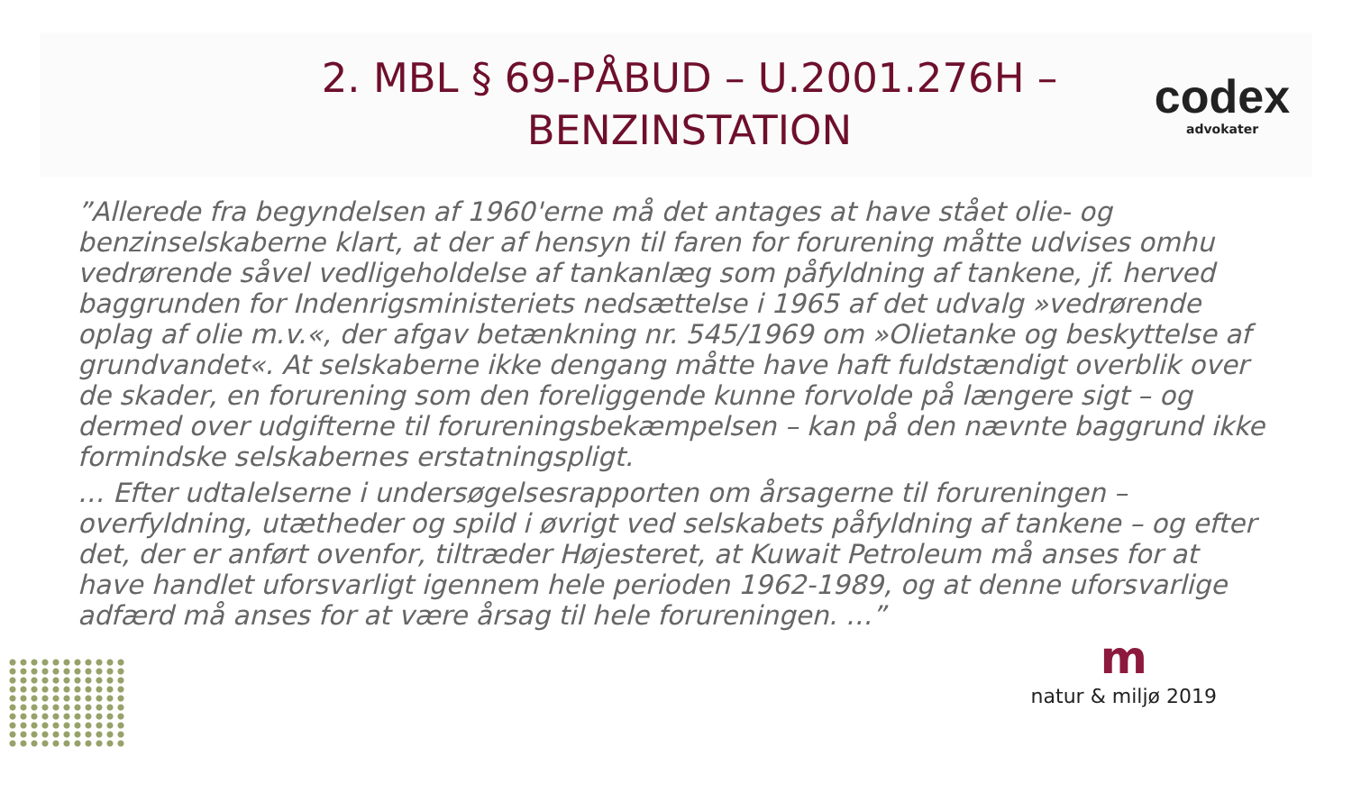2. MBL § 69-PÅBUD – U.2001.276H – BENZINSTATION
codex
advokater
”Allerede fra begyndelsen af 1960'erne må det antages at have stået olie- og benzinselskaberne klart, at der af hensyn til faren for forurening måtte udvises omhu vedrørende såvel vedligeholdelse af tankanlæg som påfyldning af tankene, jf. herved baggrunden for Indenrigsministeriets nedsættelse i 1965 af det udvalg »vedrørende oplag af olie m.v.«, der afgav betænkning nr. 545/1969 om »Olietanke og beskyttelse af grundvandet«. At selskaberne ikke dengang måtte have haft fuldstændigt overblik over de skader, en forurening som den foreliggende kunne forvolde på længere sigt – og dermed over udgifterne til forureningsbekæmpelsen – kan på den nævnte baggrund ikke formindske selskabernes erstatningspligt.
… Efter udtalelserne i undersøgelsesrapporten om årsagerne til forureningen – overfyldning, utætheder og spild i øvrigt ved selskabets påfyldning af tankene – og efter det, der er anført ovenfor, tiltræder Højesteret, at Kuwait Petroleum må anses for at have handlet uforsvarligt igennem hele perioden 1962-1989, og at denne uforsvarlige adfærd må anses for at være årsag til hele forureningen. …”
m
natur & miljø 2019